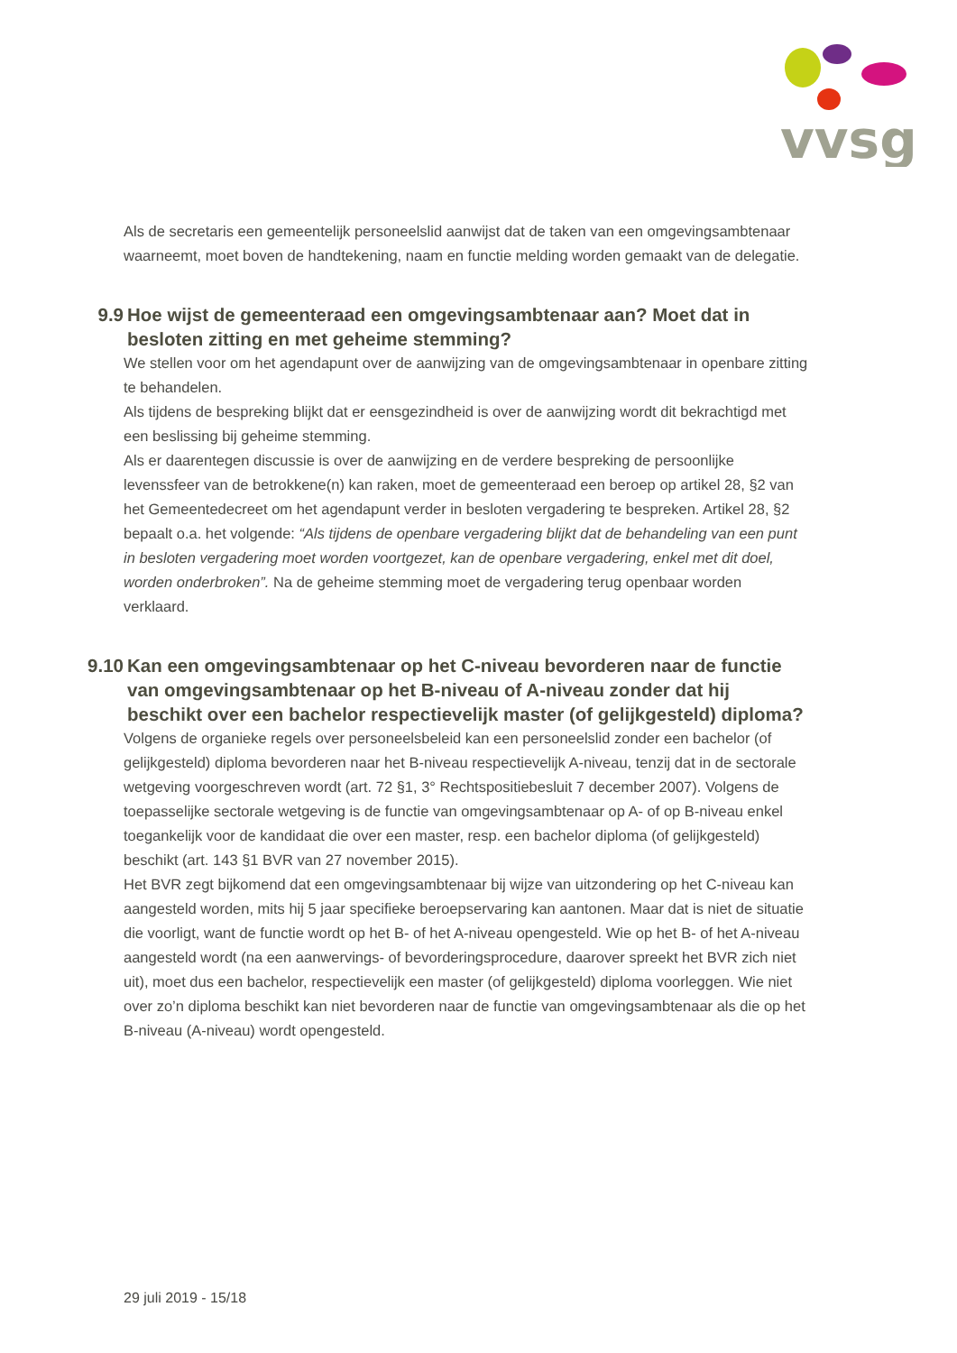vvsg
Als de secretaris een gemeentelijk personeelslid aanwijst dat de taken van een omgevingsambtenaar waarneemt, moet boven de handtekening, naam en functie melding worden gemaakt van de delegatie.
9.9 Hoe wijst de gemeenteraad een omgevingsambtenaar aan? Moet dat in besloten zitting en met geheime stemming?
We stellen voor om het agendapunt over de aanwijzing van de omgevingsambtenaar in openbare zitting te behandelen.
Als tijdens de bespreking blijkt dat er eensgezindheid is over de aanwijzing wordt dit bekrachtigd met een beslissing bij geheime stemming.
Als er daarentegen discussie is over de aanwijzing en de verdere bespreking de persoonlijke levenssfeer van de betrokkene(n) kan raken, moet de gemeenteraad een beroep op artikel 28, §2 van het Gemeentedecreet om het agendapunt verder in besloten vergadering te bespreken. Artikel 28, §2 bepaalt o.a. het volgende: “Als tijdens de openbare vergadering blijkt dat de behandeling van een punt in besloten vergadering moet worden voortgezet, kan de openbare vergadering, enkel met dit doel, worden onderbroken”. Na de geheime stemming moet de vergadering terug openbaar worden verklaard.
9.10 Kan een omgevingsambtenaar op het C-niveau bevorderen naar de functie van omgevingsambtenaar op het B-niveau of A-niveau zonder dat hij beschikt over een bachelor respectievelijk master (of gelijkgesteld) diploma?
Volgens de organieke regels over personeelsbeleid kan een personeelslid zonder een bachelor (of gelijkgesteld) diploma bevorderen naar het B-niveau respectievelijk A-niveau, tenzij dat in de sectorale wetgeving voorgeschreven wordt (art. 72 §1, 3° Rechtspositiebesluit 7 december 2007). Volgens de toepasselijke sectorale wetgeving is de functie van omgevingsambtenaar op A- of op B-niveau enkel toegankelijk voor de kandidaat die over een master, resp. een bachelor diploma (of gelijkgesteld) beschikt (art. 143 §1 BVR van 27 november 2015).
Het BVR zegt bijkomend dat een omgevingsambtenaar bij wijze van uitzondering op het C-niveau kan aangesteld worden, mits hij 5 jaar specifieke beroepservaring kan aantonen. Maar dat is niet de situatie die voorligt, want de functie wordt op het B- of het A-niveau opengesteld. Wie op het B- of het A-niveau aangesteld wordt (na een aanwervings- of bevorderingsprocedure, daarover spreekt het BVR zich niet uit), moet dus een bachelor, respectievelijk een master (of gelijkgesteld) diploma voorleggen. Wie niet over zo’n diploma beschikt kan niet bevorderen naar de functie van omgevingsambtenaar als die op het B-niveau (A-niveau) wordt opengesteld.
29 juli 2019 - 15/18